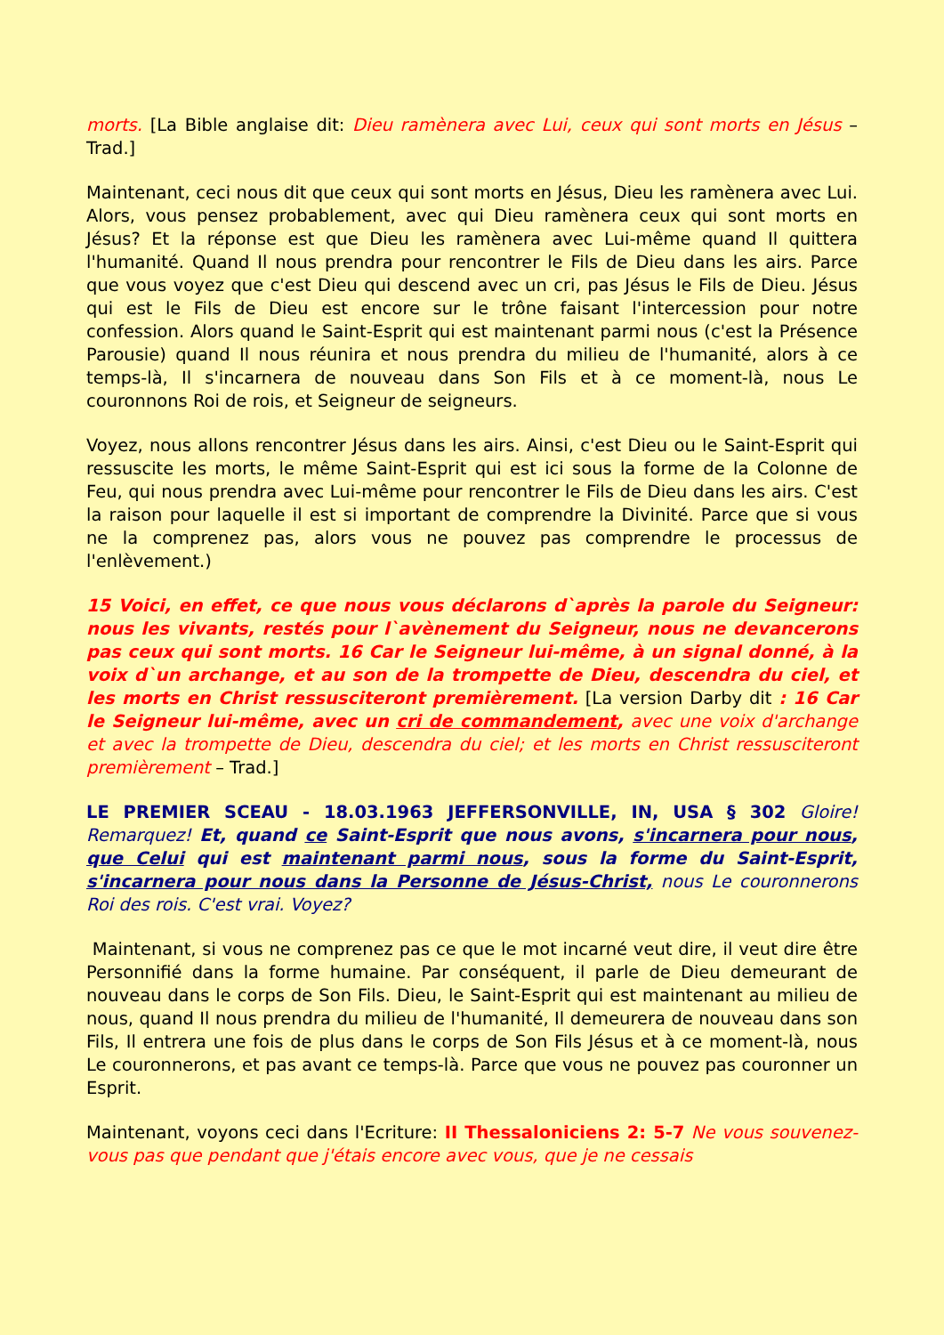morts. [La Bible anglaise dit: Dieu ramènera avec Lui, ceux qui sont morts en Jésus – Trad.]
Maintenant, ceci nous dit que ceux qui sont morts en Jésus, Dieu les ramènera avec Lui. Alors, vous pensez probablement, avec qui Dieu ramènera ceux qui sont morts en Jésus? Et la réponse est que Dieu les ramènera avec Lui-même quand Il quittera l'humanité. Quand Il nous prendra pour rencontrer le Fils de Dieu dans les airs. Parce que vous voyez que c'est Dieu qui descend avec un cri, pas Jésus le Fils de Dieu. Jésus qui est le Fils de Dieu est encore sur le trône faisant l'intercession pour notre confession. Alors quand le Saint-Esprit qui est maintenant parmi nous (c'est la Présence Parousie) quand Il nous réunira et nous prendra du milieu de l'humanité, alors à ce temps-là, Il s'incarnera de nouveau dans Son Fils et à ce moment-là, nous Le couronnons Roi de rois, et Seigneur de seigneurs.
Voyez, nous allons rencontrer Jésus dans les airs. Ainsi, c'est Dieu ou le Saint-Esprit qui ressuscite les morts, le même Saint-Esprit qui est ici sous la forme de la Colonne de Feu, qui nous prendra avec Lui-même pour rencontrer le Fils de Dieu dans les airs. C'est la raison pour laquelle il est si important de comprendre la Divinité. Parce que si vous ne la comprenez pas, alors vous ne pouvez pas comprendre le processus de l'enlèvement.)
15 Voici, en effet, ce que nous vous déclarons d`après la parole du Seigneur: nous les vivants, restés pour l`avènement du Seigneur, nous ne devancerons pas ceux qui sont morts. 16 Car le Seigneur lui-même, à un signal donné, à la voix d`un archange, et au son de la trompette de Dieu, descendra du ciel, et les morts en Christ ressusciteront premièrement. [La version Darby dit : 16 Car le Seigneur lui-même, avec un cri de commandement, avec une voix d'archange et avec la trompette de Dieu, descendra du ciel; et les morts en Christ ressusciteront premièrement – Trad.]
LE PREMIER SCEAU - 18.03.1963 JEFFERSONVILLE, IN, USA § 302 Gloire! Remarquez! Et, quand ce Saint-Esprit que nous avons, s'incarnera pour nous, que Celui qui est maintenant parmi nous, sous la forme du Saint-Esprit, s'incarnera pour nous dans la Personne de Jésus-Christ, nous Le couronnerons Roi des rois. C'est vrai. Voyez?
Maintenant, si vous ne comprenez pas ce que le mot incarné veut dire, il veut dire être Personnifié dans la forme humaine. Par conséquent, il parle de Dieu demeurant de nouveau dans le corps de Son Fils. Dieu, le Saint-Esprit qui est maintenant au milieu de nous, quand Il nous prendra du milieu de l'humanité, Il demeurera de nouveau dans son Fils, Il entrera une fois de plus dans le corps de Son Fils Jésus et à ce moment-là, nous Le couronnerons, et pas avant ce temps-là. Parce que vous ne pouvez pas couronner un Esprit.
Maintenant, voyons ceci dans l'Ecriture: II Thessaloniciens 2: 5-7 Ne vous souvenez-vous pas que pendant que j'étais encore avec vous, que je ne cessais